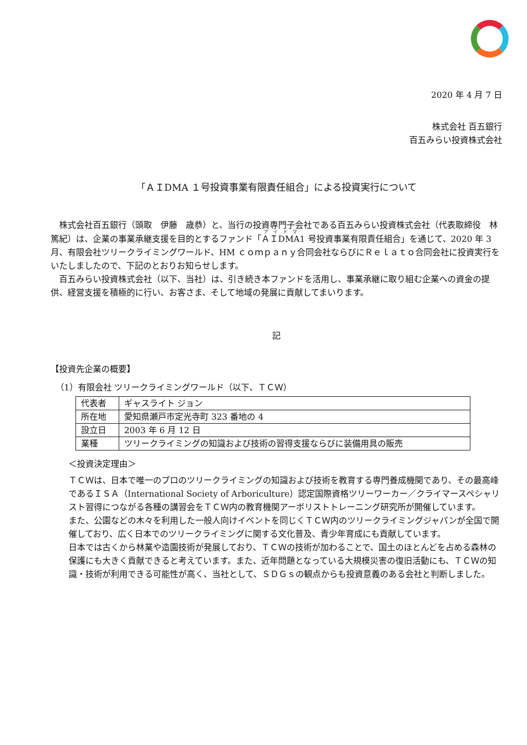2020 年 4 月 7 日
株式会社 百五銀行
百五みらい投資株式会社
「ＡＩDMA １号投資事業有限責任組合」による投資実行について
　株式会社百五銀行（頭取　伊藤　歳恭）と、当行の投資専門子会社である百五みらい投資株式会社（代表取締役　林　篤紀）は、企業の事業承継支援を目的とするファンド「ＡＩDMA1 号投資事業有限責任組合」を通じて、2020 年 3 月、有限会社ツリークライミングワールド、HM ｃｏｍｐａｎｙ合同会社ならびにＲｅｌａｔｏ合同会社に投資実行をいたしましたので、下記のとおりお知らせします。
　百五みらい投資株式会社（以下、当社）は、引き続き本ファンドを活用し、事業承継に取り組む企業への資金の提供、経営支援を積極的に行い、お客さま、そして地域の発展に貢献してまいります。
記
【投資先企業の概要】
（1）有限会社 ツリークライミングワールド（以下、ＴＣＷ）
| 代表者 | ギャスライト ジョン |
| 所在地 | 愛知県瀬戸市定光寺町 323 番地の 4 |
| 設立日 | 2003 年 6 月 12 日 |
| 業種 | ツリークライミングの知識および技術の習得支援ならびに装備用具の販売 |
＜投資決定理由＞
ＴＣＷは、日本で唯一のプロのツリークライミングの知識および技術を教育する専門養成機関であり、その最高峰であるＩＳＡ（International Society of Arboriculture）認定国際資格ツリーワーカー／クライマースペシャリスト習得につながる各種の講習会をＴＣＷ内の教育機関アーボリストトレーニング研究所が開催しています。
また、公園などの木々を利用した一般人向けイベントを同じくＴＣＷ内のツリークライミングジャパンが全国で開催しており、広く日本でのツリークライミングに関する文化普及、青少年育成にも貢献しています。
日本では古くから林業や造園技術が発展しており、ＴＣＷの技術が加わることで、国土のほとんどを占める森林の保護にも大きく貢献できると考えています。また、近年問題となっている大規模災害の復旧活動にも、ＴＣＷの知識・技術が利用できる可能性が高く、当社として、ＳＤＧｓの観点からも投資意義のある会社と判断しました。